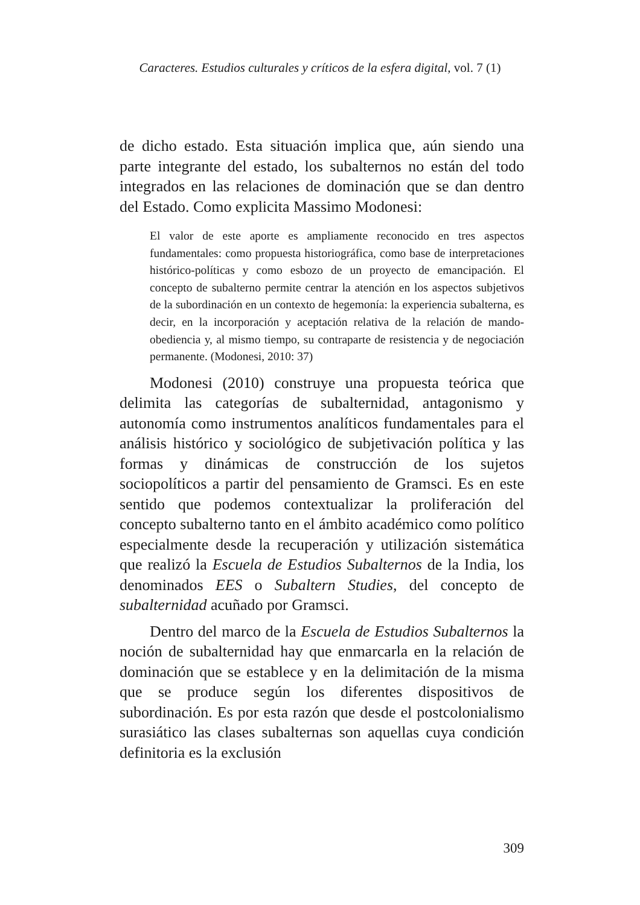Caracteres. Estudios culturales y críticos de la esfera digital, vol. 7 (1)
de dicho estado. Esta situación implica que, aún siendo una parte integrante del estado, los subalternos no están del todo integrados en las relaciones de dominación que se dan dentro del Estado. Como explicita Massimo Modonesi:
El valor de este aporte es ampliamente reconocido en tres aspectos fundamentales: como propuesta historiográfica, como base de interpretaciones histórico-políticas y como esbozo de un proyecto de emancipación. El concepto de subalterno permite centrar la atención en los aspectos subjetivos de la subordinación en un contexto de hegemonía: la experiencia subalterna, es decir, en la incorporación y aceptación relativa de la relación de mando-obediencia y, al mismo tiempo, su contraparte de resistencia y de negociación permanente. (Modonesi, 2010: 37)
Modonesi (2010) construye una propuesta teórica que delimita las categorías de subalternidad, antagonismo y autonomía como instrumentos analíticos fundamentales para el análisis histórico y sociológico de subjetivación política y las formas y dinámicas de construcción de los sujetos sociopolíticos a partir del pensamiento de Gramsci. Es en este sentido que podemos contextualizar la proliferación del concepto subalterno tanto en el ámbito académico como político especialmente desde la recuperación y utilización sistemática que realizó la Escuela de Estudios Subalternos de la India, los denominados EES o Subaltern Studies, del concepto de subalternidad acuñado por Gramsci.
Dentro del marco de la Escuela de Estudios Subalternos la noción de subalternidad hay que enmarcarla en la relación de dominación que se establece y en la delimitación de la misma que se produce según los diferentes dispositivos de subordinación. Es por esta razón que desde el postcolonialismo surasiático las clases subalternas son aquellas cuya condición definitoria es la exclusión
309